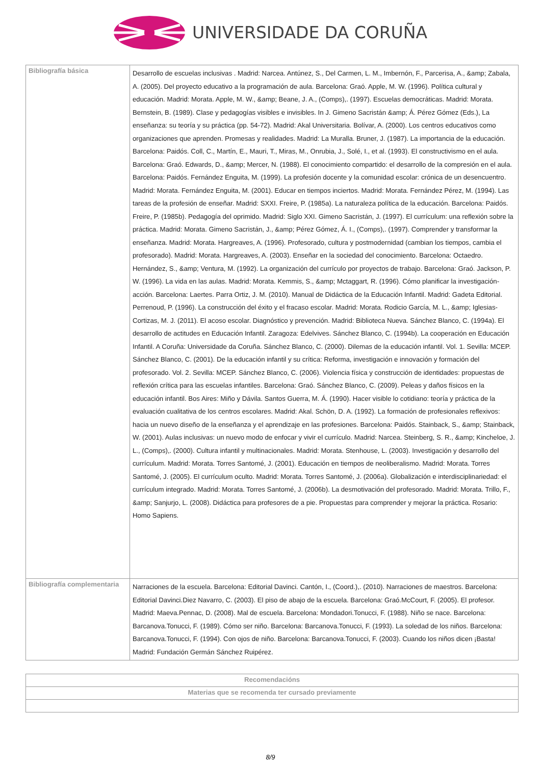UNIVERSIDADE DA CORUÑA
| Bibliografía básica | Desarrollo de escuelas inclusivas . Madrid: Narcea. Antúnez, S., Del Carmen, L. M., Imbernón, F., Parcerisa, A., &amp; Zabala, A. (2005). Del proyecto educativo a la programación de aula. Barcelona: Graó. Apple, M. W. (1996). Política cultural y educación. Madrid: Morata. Apple, M. W., &amp; Beane, J. A., (Comps),. (1997). Escuelas democráticas. Madrid: Morata. Bernstein, B. (1989). Clase y pedagogías visibles e invisibles. In J. Gimeno Sacristán &amp; Á. Pérez Gómez (Eds.), La enseñanza: su teoría y su práctica (pp. 54-72). Madrid: Akal Universitaria. Bolívar, A. (2000). Los centros educativos como organizaciones que aprenden. Promesas y realidades. Madrid: La Muralla. Bruner, J. (1987). La importancia de la educación. Barcelona: Paidós. Coll, C., Martín, E., Mauri, T., Miras, M., Onrubia, J., Solé, I., et al. (1993). El constructivismo en el aula. Barcelona: Graó. Edwards, D., &amp; Mercer, N. (1988). El conocimiento compartido: el desarrollo de la compresión en el aula. Barcelona: Paidós. Fernández Enguita, M. (1999). La profesión docente y la comunidad escolar: crónica de un desencuentro. Madrid: Morata. Fernández Enguita, M. (2001). Educar en tiempos inciertos. Madrid: Morata. Fernández Pérez, M. (1994). Las tareas de la profesión de enseñar. Madrid: SXXI. Freire, P. (1985a). La naturaleza política de la educación. Barcelona: Paidós. Freire, P. (1985b). Pedagogía del oprimido. Madrid: Siglo XXI. Gimeno Sacristán, J. (1997). El currículum: una reflexión sobre la práctica. Madrid: Morata. Gimeno Sacristán, J., &amp; Pérez Gómez, Á. I., (Comps),. (1997). Comprender y transformar la enseñanza. Madrid: Morata. Hargreaves, A. (1996). Profesorado, cultura y postmodernidad (cambian los tiempos, cambia el profesorado). Madrid: Morata. Hargreaves, A. (2003). Enseñar en la sociedad del conocimiento. Barcelona: Octaedro. Hernández, S., &amp; Ventura, M. (1992). La organización del currículo por proyectos de trabajo. Barcelona: Graó. Jackson, P. W. (1996). La vida en las aulas. Madrid: Morata. Kemmis, S., &amp; Mctaggart, R. (1996). Cómo planificar la investigación-acción. Barcelona: Laertes. Parra Ortiz, J. M. (2010). Manual de Didáctica de la Educación Infantil. Madrid: Gadeta Editorial. Perrenoud, P. (1996). La construcción del éxito y el fracaso escolar. Madrid: Morata. Rodicio García, M. L., &amp; Iglesias-Cortizas, M. J. (2011). El acoso escolar. Diagnóstico y prevención. Madrid: Biblioteca Nueva. Sánchez Blanco, C. (1994a). El desarrollo de actitudes en Educación Infantil. Zaragoza: Edelvives. Sánchez Blanco, C. (1994b). La cooperación en Educación Infantil. A Coruña: Universidade da Coruña. Sánchez Blanco, C. (2000). Dilemas de la educación infantil. Vol. 1. Sevilla: MCEP. Sánchez Blanco, C. (2001). De la educación infantil y su crítica: Reforma, investigación e innovación y formación del profesorado. Vol. 2. Sevilla: MCEP. Sánchez Blanco, C. (2006). Violencia física y construcción de identidades: propuestas de reflexión crítica para las escuelas infantiles. Barcelona: Graó. Sánchez Blanco, C. (2009). Peleas y daños físicos en la educación infantil. Bos Aires: Miño y Dávila. Santos Guerra, M. Á. (1990). Hacer visible lo cotidiano: teoría y práctica de la evaluación cualitativa de los centros escolares. Madrid: Akal. Schön, D. A. (1992). La formación de profesionales reflexivos: hacia un nuevo diseño de la enseñanza y el aprendizaje en las profesiones. Barcelona: Paidós. Stainback, S., &amp; Stainback, W. (2001). Aulas inclusivas: un nuevo modo de enfocar y vivir el currículo. Madrid: Narcea. Steinberg, S. R., &amp; Kincheloe, J. L., (Comps),. (2000). Cultura infantil y multinacionales. Madrid: Morata. Stenhouse, L. (2003). Investigación y desarrollo del currículum. Madrid: Morata. Torres Santomé, J. (2001). Educación en tiempos de neoliberalismo. Madrid: Morata. Torres Santomé, J. (2005). El currículum oculto. Madrid: Morata. Torres Santomé, J. (2006a). Globalización e interdisciplinariedad: el currículum integrado. Madrid: Morata. Torres Santomé, J. (2006b). La desmotivación del profesorado. Madrid: Morata. Trillo, F., &amp; Sanjurjo, L. (2008). Didáctica para profesores de a pie. Propuestas para comprender y mejorar la práctica. Rosario: Homo Sapiens. |
| Bibliografía complementaria | Narraciones de la escuela. Barcelona: Editorial Davinci. Cantón, I., (Coord.),. (2010). Narraciones de maestros. Barcelona: Editorial Davinci.Diez Navarro, C. (2003). El piso de abajo de la escuela. Barcelona: Graó.McCourt, F. (2005). El profesor. Madrid: Maeva.Pennac, D. (2008). Mal de escuela. Barcelona: Mondadori.Tonucci, F. (1988). Niño se nace. Barcelona: Barcanova.Tonucci, F. (1989). Cómo ser niño. Barcelona: Barcanova.Tonucci, F. (1993). La soledad de los niños. Barcelona: Barcanova.Tonucci, F. (1994). Con ojos de niño. Barcelona: Barcanova.Tonucci, F. (2003). Cuando los niños dicen ¡Basta! Madrid: Fundación Germán Sánchez Ruipérez. |
| Recomendacións |
| --- |
| Materias que se recomenda ter cursado previamente |
8/9